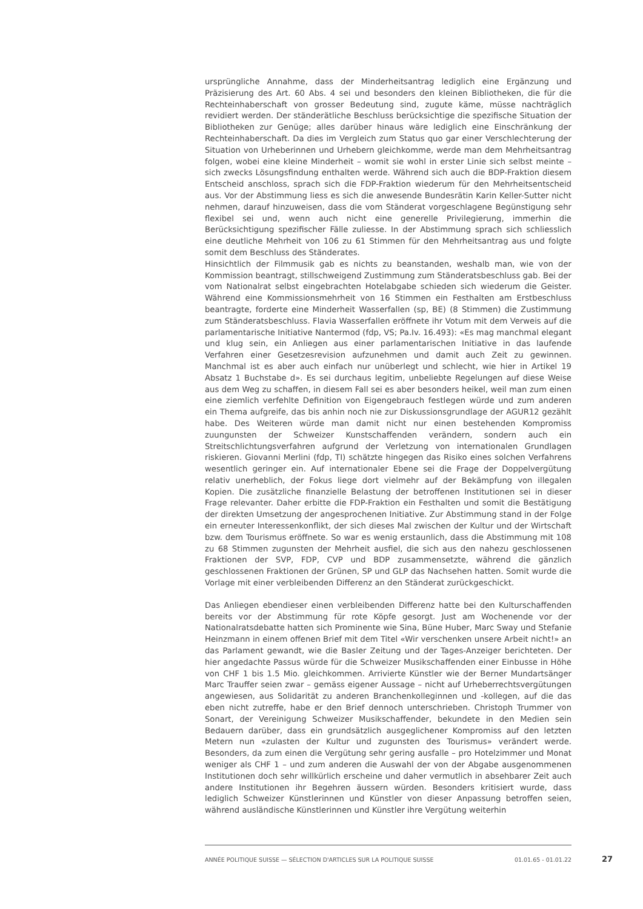ursprüngliche Annahme, dass der Minderheitsantrag lediglich eine Ergänzung und Präzisierung des Art. 60 Abs. 4 sei und besonders den kleinen Bibliotheken, die für die Rechteinhaberschaft von grosser Bedeutung sind, zugute käme, müsse nachträglich revidiert werden. Der ständerätliche Beschluss berücksichtige die spezifische Situation der Bibliotheken zur Genüge; alles darüber hinaus wäre lediglich eine Einschränkung der Rechteinhaberschaft. Da dies im Vergleich zum Status quo gar einer Verschlechterung der Situation von Urheberinnen und Urhebern gleichkomme, werde man dem Mehrheitsantrag folgen, wobei eine kleine Minderheit – womit sie wohl in erster Linie sich selbst meinte – sich zwecks Lösungsfindung enthalten werde. Während sich auch die BDP-Fraktion diesem Entscheid anschloss, sprach sich die FDP-Fraktion wiederum für den Mehrheitsentscheid aus. Vor der Abstimmung liess es sich die anwesende Bundesrätin Karin Keller-Sutter nicht nehmen, darauf hinzuweisen, dass die vom Ständerat vorgeschlagene Begünstigung sehr flexibel sei und, wenn auch nicht eine generelle Privilegierung, immerhin die Berücksichtigung spezifischer Fälle zuliesse. In der Abstimmung sprach sich schliesslich eine deutliche Mehrheit von 106 zu 61 Stimmen für den Mehrheitsantrag aus und folgte somit dem Beschluss des Ständerates.
Hinsichtlich der Filmmusik gab es nichts zu beanstanden, weshalb man, wie von der Kommission beantragt, stillschweigend Zustimmung zum Ständeratsbeschluss gab. Bei der vom Nationalrat selbst eingebrachten Hotelabgabe schieden sich wiederum die Geister. Während eine Kommissionsmehrheit von 16 Stimmen ein Festhalten am Erstbeschluss beantragte, forderte eine Minderheit Wasserfallen (sp, BE) (8 Stimmen) die Zustimmung zum Ständeratsbeschluss. Flavia Wasserfallen eröffnete ihr Votum mit dem Verweis auf die parlamentarische Initiative Nantermod (fdp, VS; Pa.Iv. 16.493): «Es mag manchmal elegant und klug sein, ein Anliegen aus einer parlamentarischen Initiative in das laufende Verfahren einer Gesetzesrevision aufzunehmen und damit auch Zeit zu gewinnen. Manchmal ist es aber auch einfach nur unüberlegt und schlecht, wie hier in Artikel 19 Absatz 1 Buchstabe d». Es sei durchaus legitim, unbeliebte Regelungen auf diese Weise aus dem Weg zu schaffen, in diesem Fall sei es aber besonders heikel, weil man zum einen eine ziemlich verfehlte Definition von Eigengebrauch festlegen würde und zum anderen ein Thema aufgreife, das bis anhin noch nie zur Diskussionsgrundlage der AGUR12 gezählt habe. Des Weiteren würde man damit nicht nur einen bestehenden Kompromiss zuungunsten der Schweizer Kunstschaffenden verändern, sondern auch ein Streitschlichtungsverfahren aufgrund der Verletzung von internationalen Grundlagen riskieren. Giovanni Merlini (fdp, TI) schätzte hingegen das Risiko eines solchen Verfahrens wesentlich geringer ein. Auf internationaler Ebene sei die Frage der Doppelvergütung relativ unerheblich, der Fokus liege dort vielmehr auf der Bekämpfung von illegalen Kopien. Die zusätzliche finanzielle Belastung der betroffenen Institutionen sei in dieser Frage relevanter. Daher erbitte die FDP-Fraktion ein Festhalten und somit die Bestätigung der direkten Umsetzung der angesprochenen Initiative. Zur Abstimmung stand in der Folge ein erneuter Interessenkonflikt, der sich dieses Mal zwischen der Kultur und der Wirtschaft bzw. dem Tourismus eröffnete. So war es wenig erstaunlich, dass die Abstimmung mit 108 zu 68 Stimmen zugunsten der Mehrheit ausfiel, die sich aus den nahezu geschlossenen Fraktionen der SVP, FDP, CVP und BDP zusammensetzte, während die gänzlich geschlossenen Fraktionen der Grünen, SP und GLP das Nachsehen hatten. Somit wurde die Vorlage mit einer verbleibenden Differenz an den Ständerat zurückgeschickt.
Das Anliegen ebendieser einen verbleibenden Differenz hatte bei den Kulturschaffenden bereits vor der Abstimmung für rote Köpfe gesorgt. Just am Wochenende vor der Nationalratsdebatte hatten sich Prominente wie Sina, Büne Huber, Marc Sway und Stefanie Heinzmann in einem offenen Brief mit dem Titel «Wir verschenken unsere Arbeit nicht!» an das Parlament gewandt, wie die Basler Zeitung und der Tages-Anzeiger berichteten. Der hier angedachte Passus würde für die Schweizer Musikschaffenden einer Einbusse in Höhe von CHF 1 bis 1.5 Mio. gleichkommen. Arrivierte Künstler wie der Berner Mundartsänger Marc Trauffer seien zwar – gemäss eigener Aussage – nicht auf Urheberrechtsvergütungen angewiesen, aus Solidarität zu anderen Branchenkolleginnen und -kollegen, auf die das eben nicht zutreffe, habe er den Brief dennoch unterschrieben. Christoph Trummer von Sonart, der Vereinigung Schweizer Musikschaffender, bekundete in den Medien sein Bedauern darüber, dass ein grundsätzlich ausgeglichener Kompromiss auf den letzten Metern nun «zulasten der Kultur und zugunsten des Tourismus» verändert werde. Besonders, da zum einen die Vergütung sehr gering ausfalle – pro Hotelzimmer und Monat weniger als CHF 1 – und zum anderen die Auswahl der von der Abgabe ausgenommenen Institutionen doch sehr willkürlich erscheine und daher vermutlich in absehbarer Zeit auch andere Institutionen ihr Begehren äussern würden. Besonders kritisiert wurde, dass lediglich Schweizer Künstlerinnen und Künstler von dieser Anpassung betroffen seien, während ausländische Künstlerinnen und Künstler ihre Vergütung weiterhin
ANNÉE POLITIQUE SUISSE — SÉLECTION D'ARTICLES SUR LA POLITIQUE SUISSE 01.01.65 - 01.01.22
27